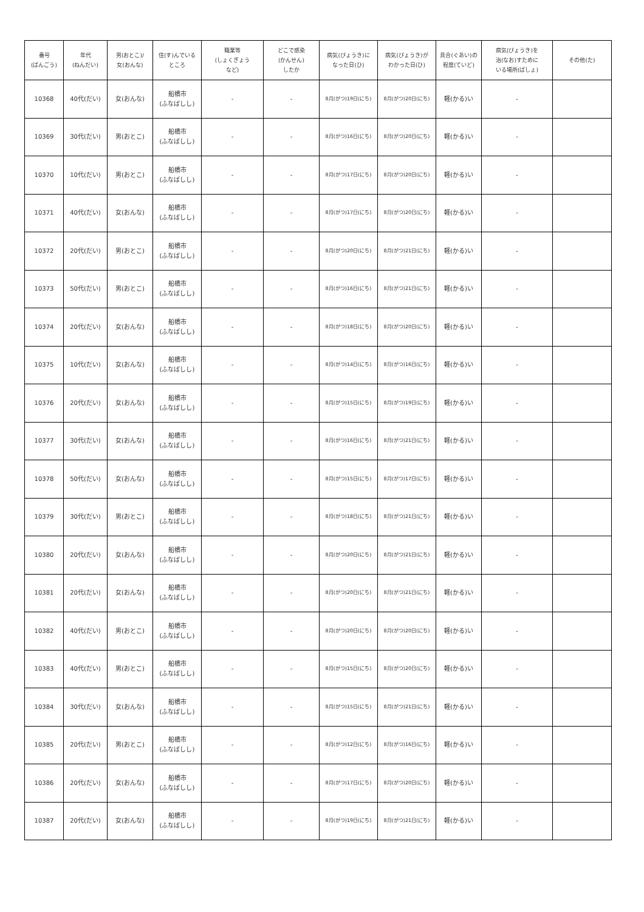| 番号 (ばんごう) | 年代 (ねんだい) | 男(おとこ)/ 女(おんな) | 住(す)んでいる ところ | 職業等 (しょくぎょう など) | どこで感染 (かんせん) したか | 病気(びょうき)に なった日(ひ) | 病気(びょうき)が わかった日(ひ) | 具合(ぐあい)の 程度(ていど) | 病気(びょうき)を 治(なお)すために いる場所(ばしょ) | その他(た) |
| --- | --- | --- | --- | --- | --- | --- | --- | --- | --- | --- |
| 10368 | 40代(だい) | 女(おんな) | 船橋市 (ふなばしし) | - | - | 8月(がつ)19日(にち) | 8月(がつ)20日(にち) | 軽(かる)い | - | |
| 10369 | 30代(だい) | 男(おとこ) | 船橋市 (ふなばしし) | - | - | 8月(がつ)16日(にち) | 8月(がつ)20日(にち) | 軽(かる)い | - | |
| 10370 | 10代(だい) | 男(おとこ) | 船橋市 (ふなばしし) | - | - | 8月(がつ)17日(にち) | 8月(がつ)20日(にち) | 軽(かる)い | - | |
| 10371 | 40代(だい) | 女(おんな) | 船橋市 (ふなばしし) | - | - | 8月(がつ)17日(にち) | 8月(がつ)20日(にち) | 軽(かる)い | - | |
| 10372 | 20代(だい) | 男(おとこ) | 船橋市 (ふなばしし) | - | - | 8月(がつ)20日(にち) | 8月(がつ)21日(にち) | 軽(かる)い | - | |
| 10373 | 50代(だい) | 男(おとこ) | 船橋市 (ふなばしし) | - | - | 8月(がつ)16日(にち) | 8月(がつ)21日(にち) | 軽(かる)い | - | |
| 10374 | 20代(だい) | 女(おんな) | 船橋市 (ふなばしし) | - | - | 8月(がつ)18日(にち) | 8月(がつ)20日(にち) | 軽(かる)い | - | |
| 10375 | 10代(だい) | 女(おんな) | 船橋市 (ふなばしし) | - | - | 8月(がつ)14日(にち) | 8月(がつ)16日(にち) | 軽(かる)い | - | |
| 10376 | 20代(だい) | 女(おんな) | 船橋市 (ふなばしし) | - | - | 8月(がつ)15日(にち) | 8月(がつ)19日(にち) | 軽(かる)い | - | |
| 10377 | 30代(だい) | 女(おんな) | 船橋市 (ふなばしし) | - | - | 8月(がつ)16日(にち) | 8月(がつ)21日(にち) | 軽(かる)い | - | |
| 10378 | 50代(だい) | 女(おんな) | 船橋市 (ふなばしし) | - | - | 8月(がつ)15日(にち) | 8月(がつ)17日(にち) | 軽(かる)い | - | |
| 10379 | 30代(だい) | 男(おとこ) | 船橋市 (ふなばしし) | - | - | 8月(がつ)18日(にち) | 8月(がつ)21日(にち) | 軽(かる)い | - | |
| 10380 | 20代(だい) | 女(おんな) | 船橋市 (ふなばしし) | - | - | 8月(がつ)20日(にち) | 8月(がつ)21日(にち) | 軽(かる)い | - | |
| 10381 | 20代(だい) | 女(おんな) | 船橋市 (ふなばしし) | - | - | 8月(がつ)20日(にち) | 8月(がつ)21日(にち) | 軽(かる)い | - | |
| 10382 | 40代(だい) | 男(おとこ) | 船橋市 (ふなばしし) | - | - | 8月(がつ)20日(にち) | 8月(がつ)20日(にち) | 軽(かる)い | - | |
| 10383 | 40代(だい) | 男(おとこ) | 船橋市 (ふなばしし) | - | - | 8月(がつ)15日(にち) | 8月(がつ)20日(にち) | 軽(かる)い | - | |
| 10384 | 30代(だい) | 女(おんな) | 船橋市 (ふなばしし) | - | - | 8月(がつ)15日(にち) | 8月(がつ)21日(にち) | 軽(かる)い | - | |
| 10385 | 20代(だい) | 男(おとこ) | 船橋市 (ふなばしし) | - | - | 8月(がつ)12日(にち) | 8月(がつ)16日(にち) | 軽(かる)い | - | |
| 10386 | 20代(だい) | 女(おんな) | 船橋市 (ふなばしし) | - | - | 8月(がつ)17日(にち) | 8月(がつ)20日(にち) | 軽(かる)い | - | |
| 10387 | 20代(だい) | 女(おんな) | 船橋市 (ふなばしし) | - | - | 8月(がつ)19日(にち) | 8月(がつ)21日(にち) | 軽(かる)い | - | |